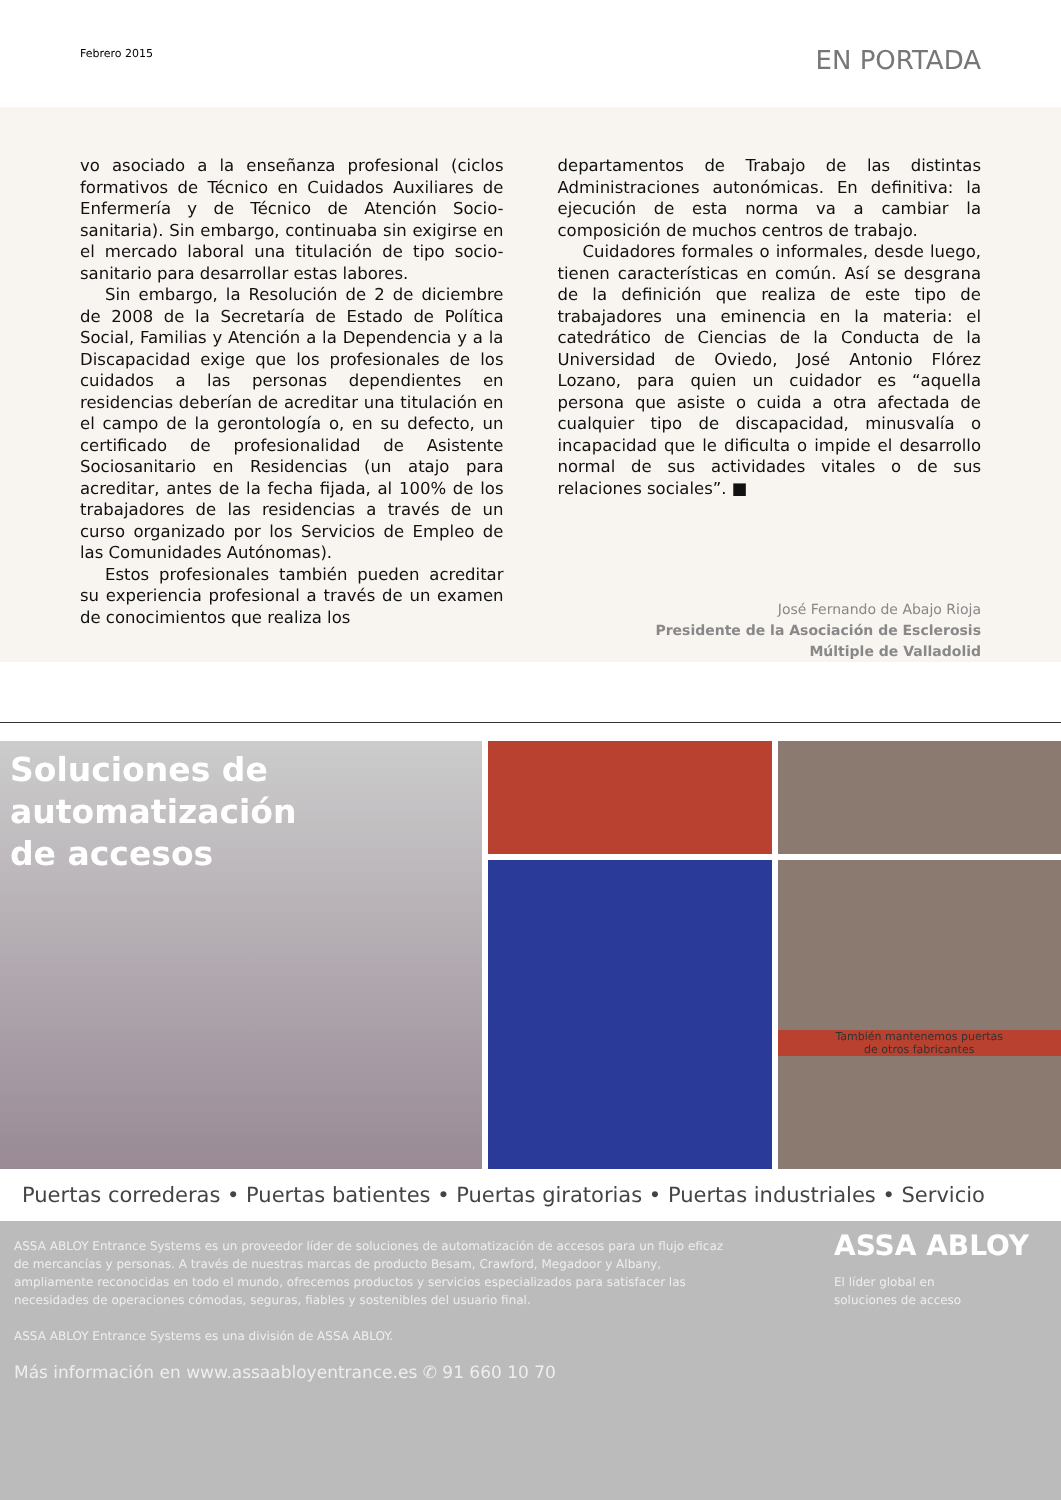Febrero 2015
EN PORTADA
vo asociado a la enseñanza profesional (ciclos formativos de Técnico en Cuidados Auxiliares de Enfermería y de Técnico de Atención Socio-sanitaria). Sin embargo, continuaba sin exigirse en el mercado laboral una titulación de tipo socio-sanitario para desarrollar estas labores.
Sin embargo, la Resolución de 2 de diciembre de 2008 de la Secretaría de Estado de Política Social, Familias y Atención a la Dependencia y a la Discapacidad exige que los profesionales de los cuidados a las personas dependientes en residencias deberían de acreditar una titulación en el campo de la gerontología o, en su defecto, un certificado de profesionalidad de Asistente Sociosanitario en Residencias (un atajo para acreditar, antes de la fecha fijada, al 100% de los trabajadores de las residencias a través de un curso organizado por los Servicios de Empleo de las Comunidades Autónomas).
Estos profesionales también pueden acreditar su experiencia profesional a través de un examen de conocimientos que realiza los
departamentos de Trabajo de las distintas Administraciones autonómicas. En definitiva: la ejecución de esta norma va a cambiar la composición de muchos centros de trabajo.
Cuidadores formales o informales, desde luego, tienen características en común. Así se desgrana de la definición que realiza de este tipo de trabajadores una eminencia en la materia: el catedrático de Ciencias de la Conducta de la Universidad de Oviedo, José Antonio Flórez Lozano, para quien un cuidador es “aquella persona que asiste o cuida a otra afectada de cualquier tipo de discapacidad, minusvalía o incapacidad que le dificulta o impide el desarrollo normal de sus actividades vitales o de sus relaciones sociales”. ■
José Fernando de Abajo Rioja
Presidente de la Asociación de Esclerosis
Múltiple de Valladolid
Soluciones de
automatización
de accesos
También mantenemos puertas
de otros fabricantes
Puertas correderas • Puertas batientes • Puertas giratorias • Puertas industriales • Servicio
ASSA ABLOY Entrance Systems es un proveedor líder de soluciones de automatización de accesos para un flujo eficaz de mercancías y personas. A través de nuestras marcas de producto Besam, Crawford, Megadoor y Albany, ampliamente reconocidas en todo el mundo, ofrecemos productos y servicios especializados para satisfacer las necesidades de operaciones cómodas, seguras, fiables y sostenibles del usuario final.
ASSA ABLOY Entrance Systems es una división de ASSA ABLOY.
Más información en www.assaabloyentrance.es ✆ 91 660 10 70
ASSA ABLOY
El líder global en
soluciones de acceso